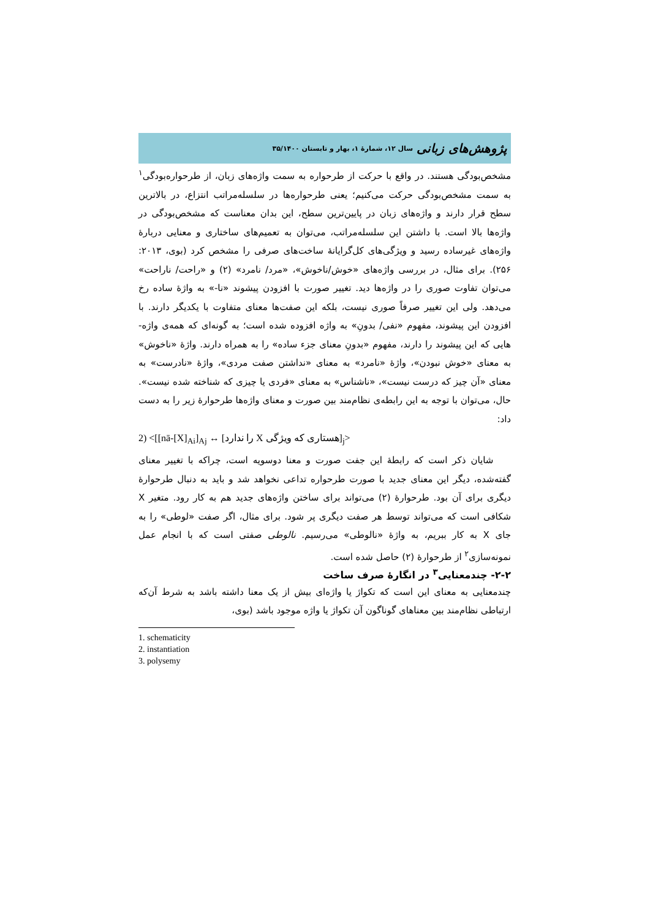پژوهش‌های زبانی سال ۱۲، شمارهٔ ۱، بهار و تابستان ۳۵/۱۴۰۰
مشخص‌بودگی هستند. در واقع با حرکت از طرحواره به سمت واژه‌های زبان، از طرحواره‌بودگی<sup>۱</sup> به سمت مشخص‌بودگی حرکت می‌کنیم؛ یعنی طرحواره‌ها در سلسله‌مراتب انتزاع، در بالاترین سطح قرار دارند و واژه‌های زبان در پایین‌ترین سطح، این بدان معناست که مشخص‌بودگی در واژه‌ها بالا است. با داشتن این سلسله‌مراتب، می‌توان به تعمیم‌های ساختاری و معنایی دربارهٔ واژه‌های غیرساده رسید و ویژگی‌های کل‌گرایانهٔ ساخت‌های صرفی را مشخص کرد (بوی، ۲۰۱۳: ۲۵۶). برای مثال، در بررسی واژه‌های «خوش/ناخوش»، «مرد/ نامرد» (۲) و «راحت/ ناراحت» می‌توان تفاوت صوری را در واژه‌ها دید. تغییر صورت با افزودن پیشوند «نا-» به واژهٔ ساده رخ می‌دهد. ولی این تغییر صرفاً صوری نیست، بلکه این صفت‌ها معنای متفاوت با یکدیگر دارند. با افزودن این پیشوند، مفهوم «نفی/ بدونِ» به واژه افزوده شده است؛ به گونه‌ای که همه‌ی واژه-هایی که این پیشوند را دارند، مفهوم «بدونِ معنای جزء ساده» را به همراه دارند. واژهٔ «ناخوش» به معنای «خوش نبودن»، واژهٔ «نامرد» به معنای «نداشتن صفت مردی»، واژهٔ «نادرست» به معنای «آن چیز که درست نیست»، «ناشناس» به معنای «فردی یا چیزی که شناخته شده نیست». حال، می‌توان با توجه به این رابطه‌ی نظام‌مند بین صورت و معنای واژه‌ها طرحوارهٔ زیر را به دست داد:
2) <[[nā-[X]<sub>Ai</sub>]<sub>Aj</sub> ↔ [هستاری که ویژگی X را ندارد]<sub>j</sub>>
شایان ذکر است که رابطهٔ این جفت صورت و معنا دوسویه است، چراکه با تغییر معنای گفته‌شده، دیگر این معنای جدید با صورت طرحواره تداعی نخواهد شد و باید به دنبال طرحوارهٔ دیگری برای آن بود. طرحوارهٔ (۲) می‌تواند برای ساختن واژه‌های جدید هم به کار رود. متغیر X شکافی است که می‌تواند توسط هر صفت دیگری پر شود. برای مثال، اگر صفت «لوطی» را به جای X به کار ببریم، به واژهٔ «نالوطی» می‌رسیم. نالوطی صفتی است که با انجام عمل نمونه‌سازی<sup>۲</sup> از طرحوارهٔ (۲) حاصل شده است.
۲-۲- چندمعنایی<sup>۳</sup> در انگارهٔ صرف ساخت
چندمعنایی به معنای این است که تکواژ یا واژه‌ای بیش از یک معنا داشته باشد به شرط آن‌که ارتباطی نظام‌مند بین معناهای گوناگون آن تکواژ یا واژه موجود باشد (بوی،
1. schematicity
2. instantiation
3. polysemy